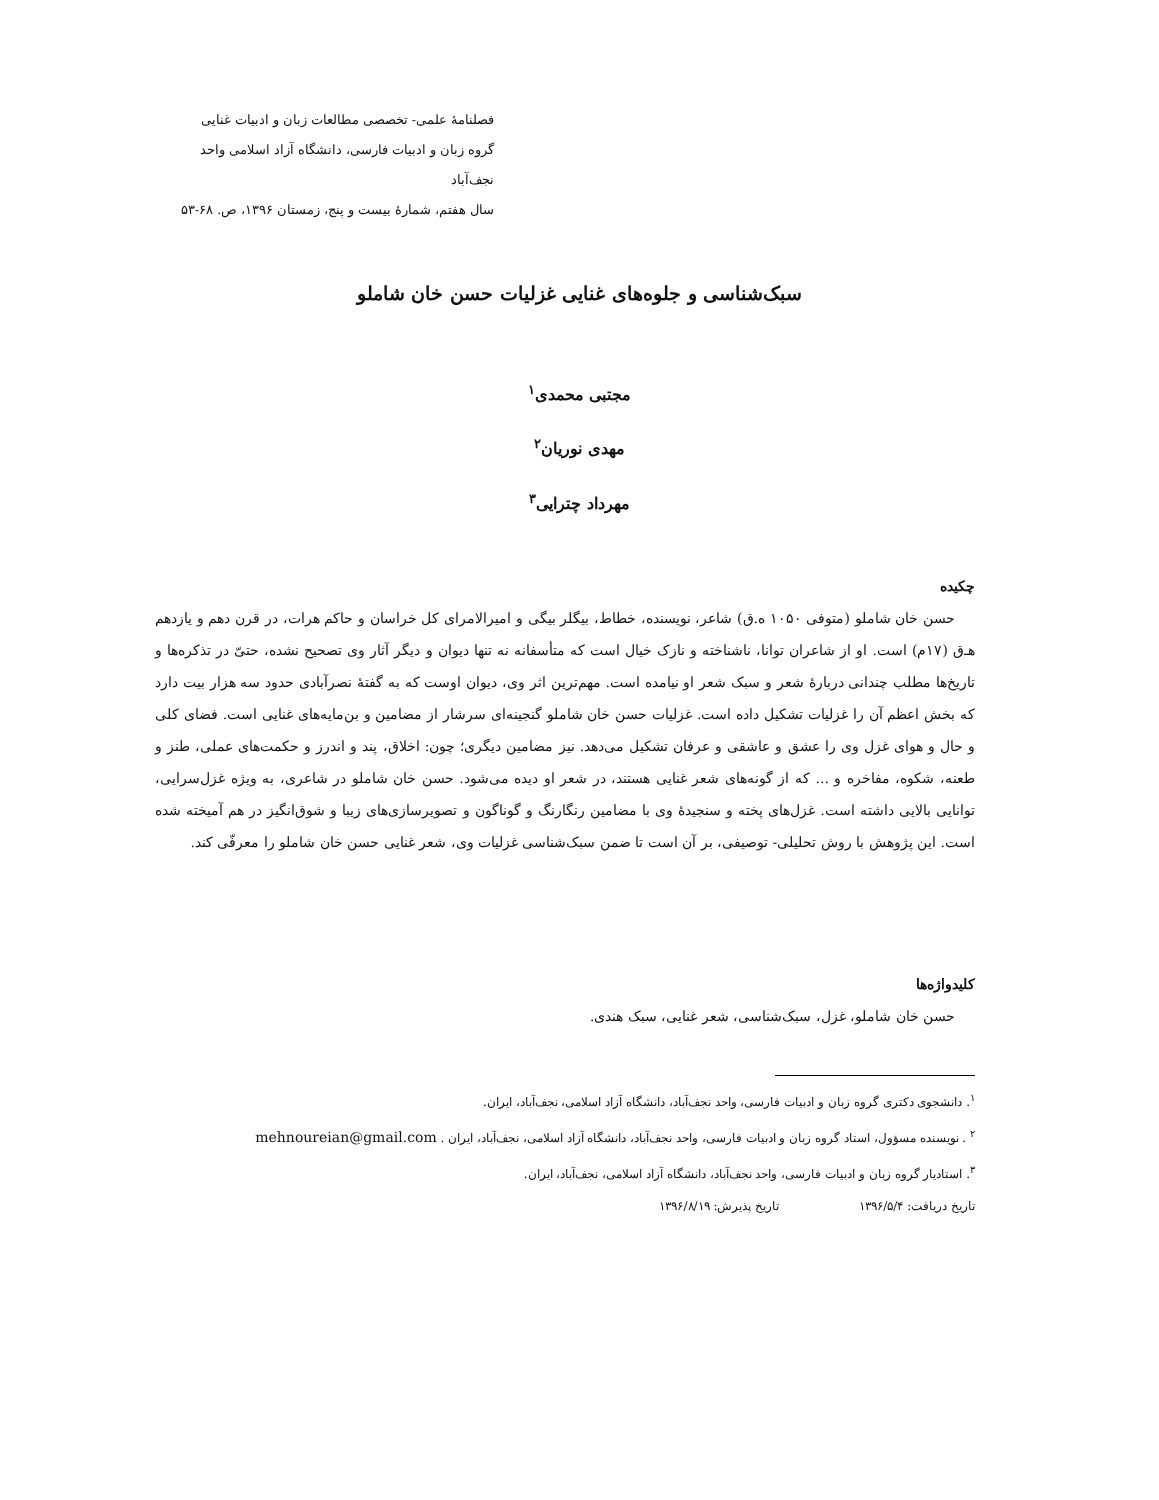فصلنامهٔ علمی- تخصصی مطالعات زبان و ادبیات غنایی
گروه زبان و ادبیات فارسی، دانشگاه آزاد اسلامی واحد نجف‌آباد
سال هفتم، شمارهٔ بیست و پنج، زمستان ۱۳۹۶، ص. ۶۸-۵۳
سبک‌شناسی و جلوه‌های غنایی غزلیات حسن خان شاملو
مجتبی محمدی<sup>۱</sup>
مهدی نوریان<sup>۲</sup>
مهرداد چترایی<sup>۳</sup>
چکیده
حسن خان شاملو (متوفی ۱۰۵۰ ه.ق) شاعر، نویسنده، خطاط، بیگلر بیگی و امیرالامرای کل خراسان و حاکم هرات، در قرن دهم و یازدهم هـ‌ق (۱۷م) است. او از شاعران توانا، ناشناخته و نازک خیال است که متأسفانه نه تنها دیوان و دیگر آثار وی تصحیح نشده، حتیّ در تذکره‌ها و تاریخ‌ها مطلب چندانی دربارهٔ شعر و سبک شعر او نیامده است. مهم‌ترین اثر وی، دیوان اوست که به گفتهٔ نصرآبادی حدود سه هزار بیت دارد که بخش اعظم آن را غزلیات تشکیل داده است. غزلیات حسن خان شاملو گنجینه‌ای سرشار از مضامین و بن‌مایه‌های غنایی است. فضای کلی و حال و هوای غزل وی را عشق و عاشقی و عرفان تشکیل می‌دهد. نیز مضامین دیگری؛ چون: اخلاق، پند و اندرز و حکمت‌های عملی، طنز و طعنه، شکوه، مفاخره و ... که از گونه‌های شعر غنایی هستند، در شعر او دیده می‌شود. حسن خان شاملو در شاعری، به ویژه غزل‌سرایی، توانایی بالایی داشته است. غزل‌های پخته و سنجیدهٔ وی با مضامین رنگارنگ و گوناگون و تصویرسازی‌های زیبا و شوق‌انگیز در هم آمیخته شده است. این پژوهش با روش تحلیلی- توصیفی، بر آن است تا ضمن سبک‌شناسی غزلیات وی، شعر غنایی حسن خان شاملو را معرفّی کند.
کلیدواژه‌ها
حسن خان شاملو، غزل، سبک‌شناسی، شعر غنایی، سبک هندی.
<sup>۱</sup>. دانشجوی دکتری گروه زبان و ادبیات فارسی، واحد نجف‌آباد، دانشگاه آزاد اسلامی، نجف‌آباد، ایران.
<sup>۲</sup> . نویسنده مسؤول، استاد گروه زبان و ادبیات فارسی، واحد نجف‌آباد، دانشگاه آزاد اسلامی، نجف‌آباد، ایران . mehnoureian@gmail.com
<sup>۳</sup>. استادیار گروه زبان و ادبیات فارسی، واحد نجف‌آباد، دانشگاه آزاد اسلامی، نجف‌آباد، ایران.
تاریخ دریافت: ۱۳۹۶/۵/۴ تاریخ پذیرش: ۱۳۹۶/۸/۱۹